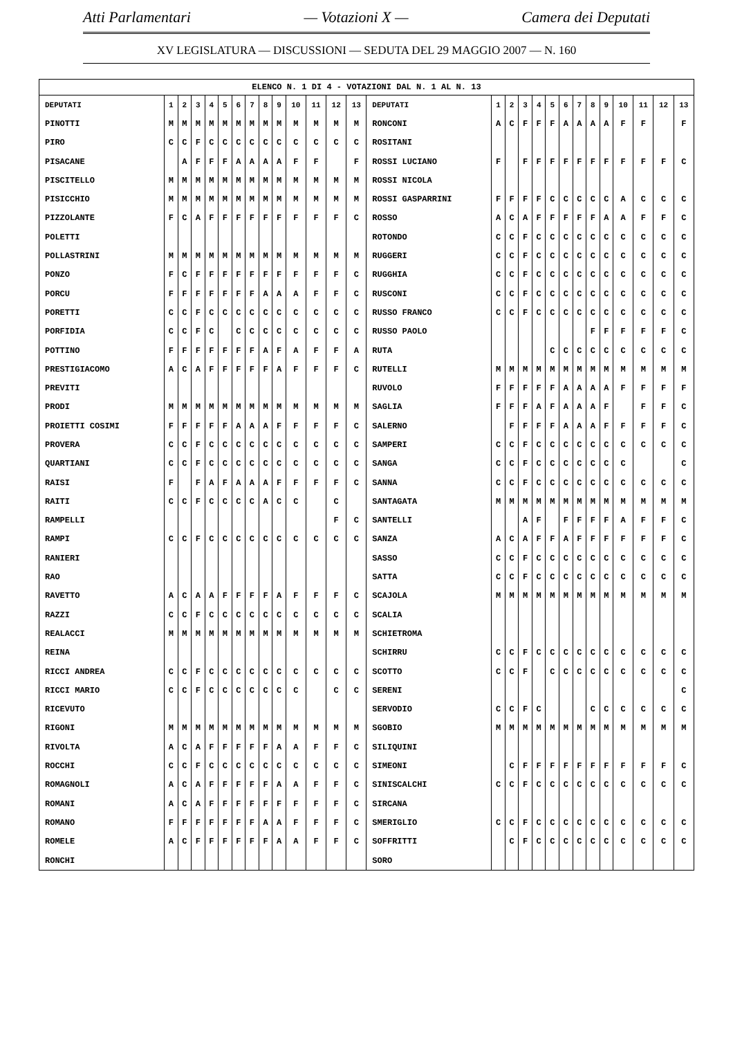Atti Parlamentari — Votazioni X — Camera dei Deputati
XV LEGISLATURA — DISCUSSIONI — SEDUTA DEL 29 MAGGIO 2007 — N. 160
| ELENCO N. 1 DI 4 - VOTAZIONI DAL N. 1 AL N. 13 | | | | | | | | | | | | | | | | | | | | | | | | | | | |
| DEPUTATI | 1 | 2 | 3 | 4 | 5 | 6 | 7 | 8 | 9 | 10 | 11 | 12 | 13 | DEPUTATI | 1 | 2 | 3 | 4 | 5 | 6 | 7 | 8 | 9 | 10 | 11 | 12 | 13 |
| PINOTTI | M | M | M | M | M | M | M | M | M | M | M | M | M | RONCONI | A | C | F | F | F | A | A | A | A | F | F | | F |
| PIRO | C | C | F | C | C | C | C | C | C | C | C | C | C | ROSITANI | | | | | | | | | | | | | |
| PISACANE | | A | F | F | F | A | A | A | A | F | F | | F | ROSSI LUCIANO | F | | F | F | F | F | F | F | F | F | F | F | C |
| PISCITELLO | M | M | M | M | M | M | M | M | M | M | M | M | M | ROSSI NICOLA | | | | | | | | | | | | | |
| PISICCHIO | M | M | M | M | M | M | M | M | M | M | M | M | M | ROSSI GASPARRINI | F | F | F | F | C | C | C | C | C | A | C | C | C |
| PIZZOLANTE | F | C | A | F | F | F | F | F | F | F | F | F | C | ROSSO | A | C | A | F | F | F | F | F | A | A | F | F | C |
| POLETTI | | | | | | | | | | | | | | ROTONDO | C | C | F | C | C | C | C | C | C | C | C | C | C |
| POLLASTRINI | M | M | M | M | M | M | M | M | M | M | M | M | M | RUGGERI | C | C | F | C | C | C | C | C | C | C | C | C | C |
| PONZO | F | C | F | F | F | F | F | F | F | F | F | F | C | RUGGHIA | C | C | F | C | C | C | C | C | C | C | C | C | C |
| PORCU | F | F | F | F | F | F | F | A | A | A | F | F | C | RUSCONI | C | C | F | C | C | C | C | C | C | C | C | C | C |
| PORETTI | C | C | F | C | C | C | C | C | C | C | C | C | C | RUSSO FRANCO | C | C | F | C | C | C | C | C | C | C | C | C | C |
| PORFIDIA | C | C | F | C | | C | C | C | C | C | C | C | C | RUSSO PAOLO | | | | | | | | F | F | F | F | F | C |
| POTTINO | F | F | F | F | F | F | F | A | F | A | F | F | A | RUTA | | | | | C | C | C | C | C | C | C | C | C |
| PRESTIGIACOMO | A | C | A | F | F | F | F | F | A | F | F | F | C | RUTELLI | M | M | M | M | M | M | M | M | M | M | M | M | M |
| PREVITI | | | | | | | | | | | | | | RUVOLO | F | F | F | F | F | A | A | A | A | F | F | F | F |
| PRODI | M | M | M | M | M | M | M | M | M | M | M | M | M | SAGLIA | F | F | F | A | F | A | A | A | F | | F | F | C |
| PROIETTI COSIMI | F | F | F | F | F | A | A | A | F | F | F | F | C | SALERNO | | F | F | F | F | A | A | A | F | F | F | F | C |
| PROVERA | C | C | F | C | C | C | C | C | C | C | C | C | C | SAMPERI | C | C | F | C | C | C | C | C | C | C | C | C | C |
| QUARTIANI | C | C | F | C | C | C | C | C | C | C | C | C | C | SANGA | C | C | F | C | C | C | C | C | C | C | | | C |
| RAISI | F | | F | A | F | A | A | A | F | F | F | F | C | SANNA | C | C | F | C | C | C | C | C | C | C | C | C | C |
| RAITI | C | C | F | C | C | C | C | A | C | C | | C | | SANTAGATA | M | M | M | M | M | M | M | M | M | M | M | M | M |
| RAMPELLI | | | | | | | | | | | | F | C | SANTELLI | | | A | F | | F | F | F | F | A | F | F | C |
| RAMPI | C | C | F | C | C | C | C | C | C | C | C | C | C | SANZA | A | C | A | F | F | A | F | F | F | F | F | F | C |
| RANIERI | | | | | | | | | | | | | | SASSO | C | C | F | C | C | C | C | C | C | C | C | C | C |
| RAO | | | | | | | | | | | | | | SATTA | C | C | F | C | C | C | C | C | C | C | C | C | C |
| RAVETTO | A | C | A | A | F | F | F | F | A | F | F | F | C | SCAJOLA | M | M | M | M | M | M | M | M | M | M | M | M | M |
| RAZZI | C | C | F | C | C | C | C | C | C | C | C | C | C | SCALIA | | | | | | | | | | | | | |
| REALACCI | M | M | M | M | M | M | M | M | M | M | M | M | M | SCHIETROMA | | | | | | | | | | | | | |
| REINA | | | | | | | | | | | | | | SCHIRRU | C | C | F | C | C | C | C | C | C | C | C | C | C |
| RICCI ANDREA | C | C | F | C | C | C | C | C | C | C | C | C | C | SCOTTO | C | C | F | | C | C | C | C | C | C | C | C | C |
| RICCI MARIO | C | C | F | C | C | C | C | C | C | C | | C | C | SERENI | | | | | | | | | | | | | C |
| RICEVUTO | | | | | | | | | | | | | | SERVODIO | C | C | F | C | | | | C | C | C | C | C | C |
| RIGONI | M | M | M | M | M | M | M | M | M | M | M | M | M | SGOBIO | M | M | M | M | M | M | M | M | M | M | M | M | M |
| RIVOLTA | A | C | A | F | F | F | F | F | A | A | F | F | C | SILIQUINI | | | | | | | | | | | | | |
| ROCCHI | C | C | F | C | C | C | C | C | C | C | C | C | C | SIMEONI | | C | F | F | F | F | F | F | F | F | F | F | C |
| ROMAGNOLI | A | C | A | F | F | F | F | F | A | A | F | F | C | SINISCALCHI | C | C | F | C | C | C | C | C | C | C | C | C | C |
| ROMANI | A | C | A | F | F | F | F | F | F | F | F | F | C | SIRCANA | | | | | | | | | | | | | |
| ROMANO | F | F | F | F | F | F | F | A | A | F | F | F | C | SMERIGLIO | C | C | F | C | C | C | C | C | C | C | C | C | C |
| ROMELE | A | C | F | F | F | F | F | F | A | A | F | F | C | SOFFRITTI | | C | F | C | C | C | C | C | C | C | C | C | C |
| RONCHI | | | | | | | | | | | | | | SORO | | | | | | | | | | | | | |